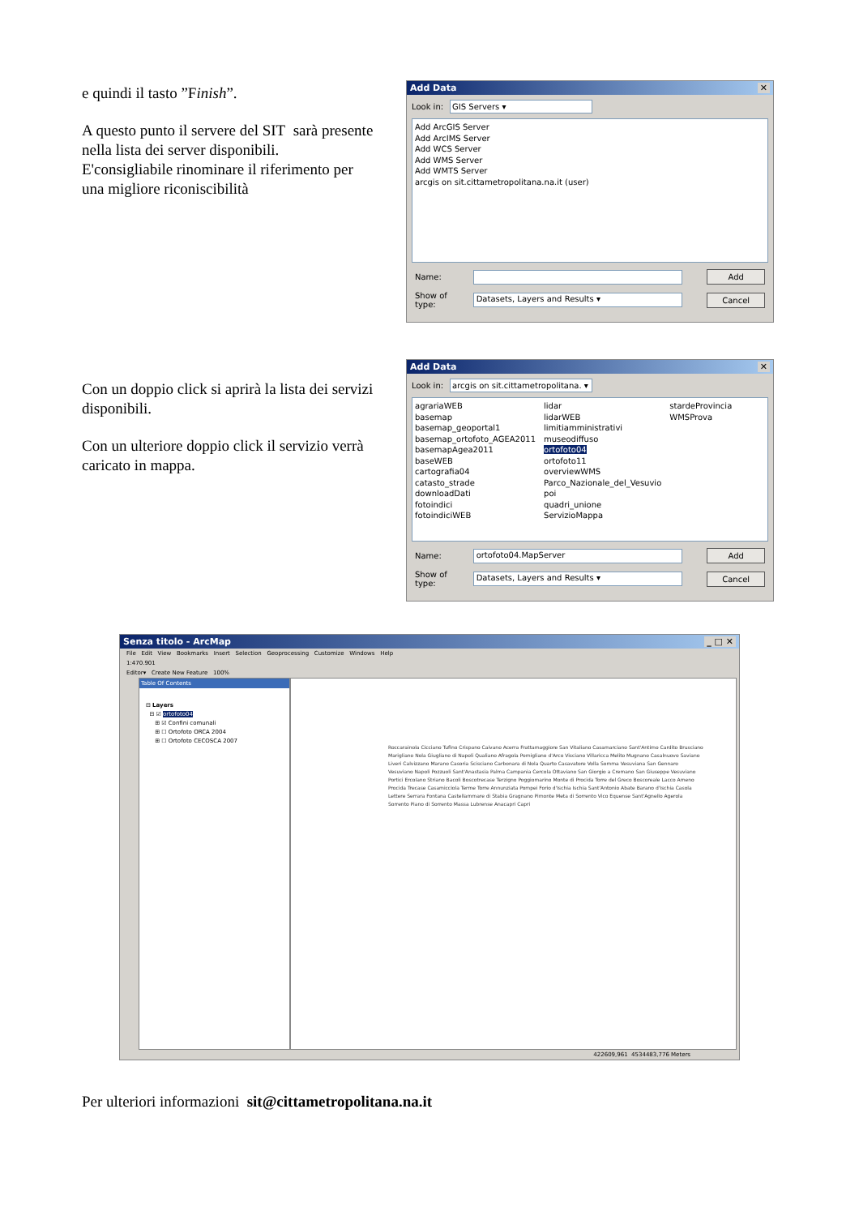e quindi il tasto ”Finish”.
A questo punto il servere del SIT sarà presente nella lista dei server disponibili. E'consigliabile rinominare il riferimento per una migliore riconiscibilità
Add Data ✕
Look in: GIS Servers ▾
Add ArcGIS Server
Add ArcIMS Server
Add WCS Server
Add WMS Server
Add WMTS Server
arcgis on sit.cittametropolitana.na.it (user)
Name: Add
Show of type: Datasets, Layers and Results ▾ Cancel
Con un doppio click si aprirà la lista dei servizi disponibili.
Con un ulteriore doppio click il servizio verrà caricato in mappa.
Add Data ✕
Look in: arcgis on sit.cittametropolitana. ▾
agrariaWEB
basemap
basemap_geoportal1
basemap_ortofoto_AGEA2011
basemapAgea2011
baseWEB
cartografia04
catasto_strade
downloadDati
fotoindici
fotoindiciWEB
lidar
lidarWEB
limitiamministrativi
museodiffuso
ortofoto04
ortofoto11
overviewWMS
Parco_Nazionale_del_Vesuvio
poi
quadri_unione
ServizioMappa
stardeProvincia
WMSProva
Name: ortofoto04.MapServer Add
Show of type: Datasets, Layers and Results ▾ Cancel
Senza titolo - ArcMap _ □ ✕
File Edit View Bookmarks Insert Selection Geoprocessing Customize Windows Help
1:470.901
Editor▾ Create New Feature 100%
Table Of Contents
⊟ Layers
⊟ ☑ ortofoto04
⊞ ☑ Confini comunali
⊞ ☐ Ortofoto ORCA 2004
⊞ ☐ Ortofoto CECOSCA 2007
Roccarainola Cicciano Tufino Crispano Caivano Acerra Frattamaggiore San Vitaliano Casamarciano Sant'Antimo Cardito Brusciano Marigliano Nola Giugliano di Napoli Qualiano Afragola Pomigliano d'Arco Visciano Villaricca Melito Mugnano Casalnuovo Saviano Liveri Calvizzano Marano Casoria Scisciano Carbonara di Nola Quarto Casavatore Volla Somma Vesuviana San Gennaro Vesuviano Napoli Pozzuoli Sant'Anastasia Palma Campania Cercola Ottaviano San Giorgio a Cremano San Giuseppe Vesuviano Portici Ercolano Striano Bacoli Boscotrecase Terzigno Poggiomarino Monte di Procida Torre del Greco Boscoreale Lacco Ameno Procida Trecase Casamicciola Terme Torre Annunziata Pompei Forio d'Ischia Ischia Sant'Antonio Abate Barano d'Ischia Casola Lettere Serrara Fontana Castellammare di Stabia Gragnano Pimonte Meta di Sorrento Vico Equense Sant'Agnello Agerola Sorrento Piano di Sorrento Massa Lubrense Anacapri Capri
422609,961 4534483,776 Meters
Per ulteriori informazioni sit@cittametropolitana.na.it